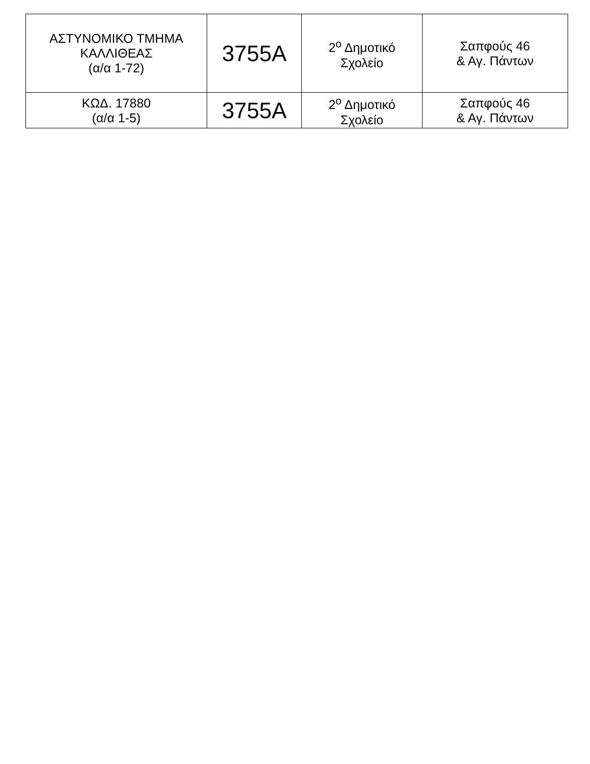| ΑΣΤΥΝΟΜΙΚΟ ΤΜΗΜΑ ΚΑΛΛΙΘΕΑΣ (α/α 1-72) | 3755Α | 2<sup>ο</sup> Δημοτικό Σχολείο | Σαπφούς 46 & Αγ. Πάντων |
| ΚΩΔ. 17880 (α/α 1-5) | 3755Α | 2<sup>ο</sup> Δημοτικό Σχολείο | Σαπφούς 46 & Αγ. Πάντων |